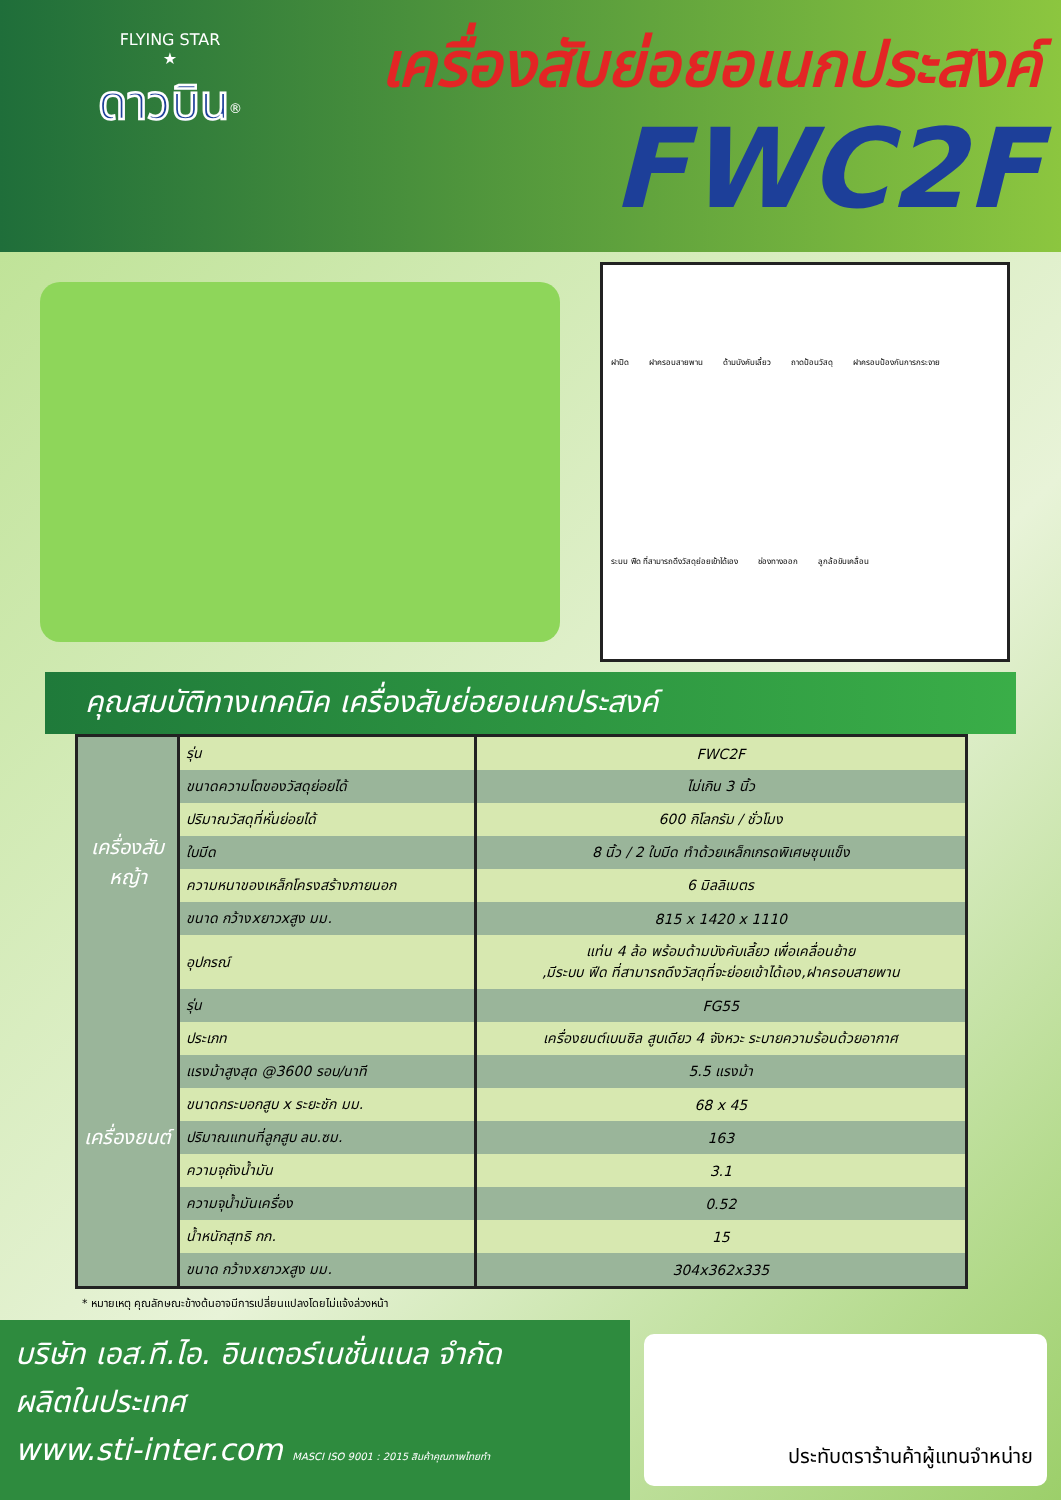FLYING STAR
★
ดาวบิน<sup>®</sup>
เครื่องสับย่อยอเนกประสงค์
FWC2F
ฝาปิด ฝาครอบสายพาน ด้ามบังคับเลี้ยว ถาดป้อนวัสดุ ฝาครอบป้องกันการกระจาย ระบบ ฟีด ที่สามารถดึงวัสดุย่อยเข้าได้เอง ช่องทางออก ลูกล้อขับเคลื่อน
คุณสมบัติทางเทคนิค เครื่องสับย่อยอเนกประสงค์
| เครื่องสับหญ้า | รุ่น | FWC2F |
| | ขนาดความโตของวัสดุย่อยได้ | ไม่เกิน 3 นิ้ว |
| | ปริมาณวัสดุที่หั่นย่อยได้ | 600 กิโลกรัม / ชั่วโมง |
| | ใบมีด | 8 นิ้ว / 2 ใบมีด ทำด้วยเหล็กเกรดพิเศษชุบแข็ง |
| | ความหนาของเหล็กโครงสร้างภายนอก | 6 มิลลิเมตร |
| | ขนาด กว้างxยาวxสูง มม. | 815 x 1420 x 1110 |
| | อุปกรณ์ | แท่น 4 ล้อ พร้อมด้ามบังคับเลี้ยว เพื่อเคลื่อนย้าย ,มีระบบ ฟีด ที่สามารถดึงวัสดุที่จะย่อยเข้าได้เอง,ฝาครอบสายพาน |
| เครื่องยนต์ | รุ่น | FG55 |
| | ประเภท | เครื่องยนต์เบนซิล สูบเดียว 4 จังหวะ ระบายความร้อนด้วยอากาศ |
| | แรงม้าสูงสุด @3600 รอบ/นาที | 5.5 แรงม้า |
| | ขนาดกระบอกสูบ x ระยะชัก มม. | 68 x 45 |
| | ปริมาณแทนที่ลูกสูบ ลบ.ซม. | 163 |
| | ความจุถังน้ำมัน | 3.1 |
| | ความจุน้ำมันเครื่อง | 0.52 |
| | น้ำหนักสุทธิ กก. | 15 |
| | ขนาด กว้างxยาวxสูง มม. | 304x362x335 |
* หมายเหตุ คุณลักษณะข้างต้นอาจมีการเปลี่ยนแปลงโดยไม่แจ้งล่วงหน้า
บริษัท เอส.ที.ไอ. อินเตอร์เนชั่นแนล จำกัด
ผลิตในประเทศ
www.sti-inter.com MASCI ISO 9001 : 2015 สินค้าคุณภาพไทยทำ
ประทับตราร้านค้าผู้แทนจำหน่าย